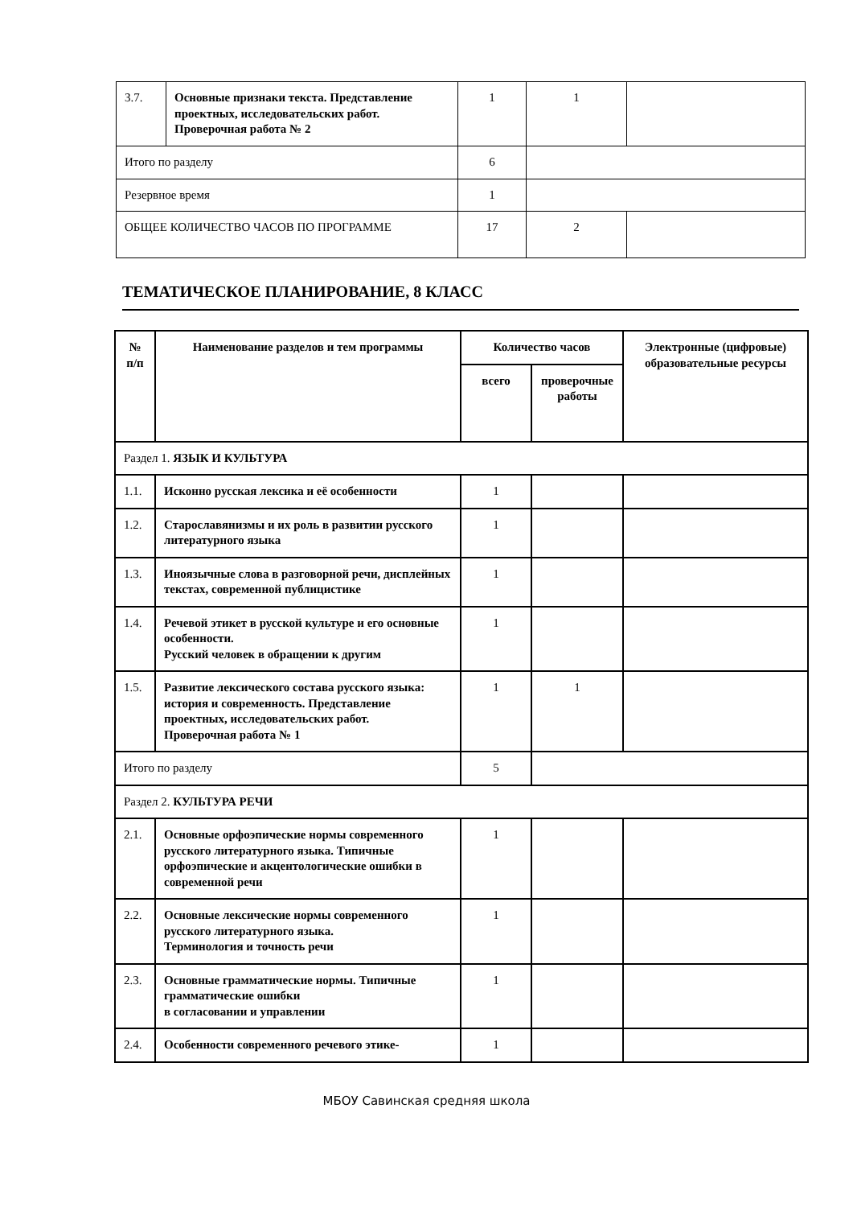| 3.7. | Основные признаки текста. Представление проектных, исследовательских работ. Проверочная работа № 2 | 1 | 1 | |
| Итого по разделу | | 6 | | |
| Резервное время | | 1 | | |
| ОБЩЕЕ КОЛИЧЕСТВО ЧАСОВ ПО ПРОГРАММЕ | | 17 | 2 | |
ТЕМАТИЧЕСКОЕ ПЛАНИРОВАНИЕ, 8 КЛАСС
| № п/п | Наименование разделов и тем программы | Количество часов | | Электронные (цифровые) образовательные ресурсы |
| --- | --- | --- | --- | --- |
| | | всего | проверочные работы | |
| Раздел 1. ЯЗЫК И КУЛЬТУРА | | | | |
| 1.1. | Исконно русская лексика и её особенности | 1 | | |
| 1.2. | Старославянизмы и их роль в развитии русского литературного языка | 1 | | |
| 1.3. | Иноязычные слова в разговорной речи, дисплейных текстах, современной публицистике | 1 | | |
| 1.4. | Речевой этикет в русской культуре и его основные особенности. Русский человек в обращении к другим | 1 | | |
| 1.5. | Развитие лексического состава русского языка: история и современность. Представление проектных, исследовательских работ. Проверочная работа № 1 | 1 | 1 | |
| Итого по разделу | | 5 | | |
| Раздел 2. КУЛЬТУРА РЕЧИ | | | | |
| 2.1. | Основные орфоэпические нормы современного русского литературного языка. Типичные орфоэпические и акцентологические ошибки в современной речи | 1 | | |
| 2.2. | Основные лексические нормы современного русского литературного языка. Терминология и точность речи | 1 | | |
| 2.3. | Основные грамматические нормы. Типичные грамматические ошибки в согласовании и управлении | 1 | | |
| 2.4. | Особенности современного речевого этике- | 1 | | |
МБОУ Савинская средняя школа